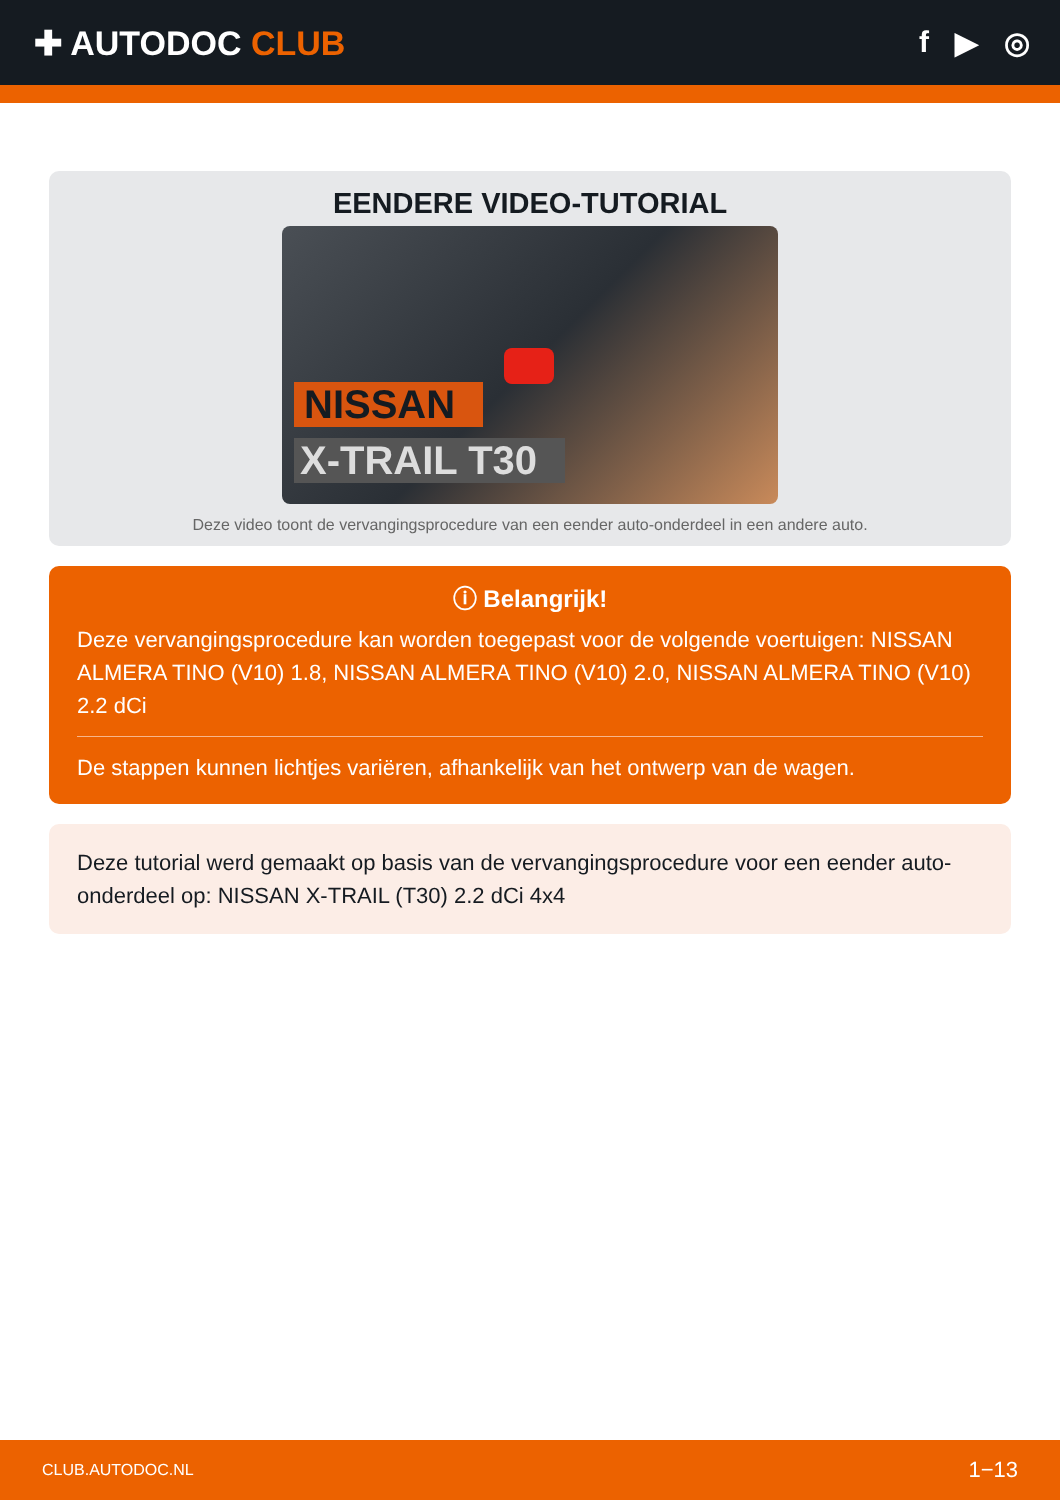✚ AUTODOC CLUB f ▶ ◎
EENDERE VIDEO-TUTORIAL
NISSAN
X-TRAIL T30
Deze video toont de vervangingsprocedure van een eender auto-onderdeel in een andere auto.
ⓘ Belangrijk!
Deze vervangingsprocedure kan worden toegepast voor de volgende voertuigen: NISSAN ALMERA TINO (V10) 1.8, NISSAN ALMERA TINO (V10) 2.0, NISSAN ALMERA TINO (V10) 2.2 dCi
De stappen kunnen lichtjes variëren, afhankelijk van het ontwerp van de wagen.
Deze tutorial werd gemaakt op basis van de vervangingsprocedure voor een eender auto-onderdeel op: NISSAN X-TRAIL (T30) 2.2 dCi 4x4
CLUB.AUTODOC.NL 1−13